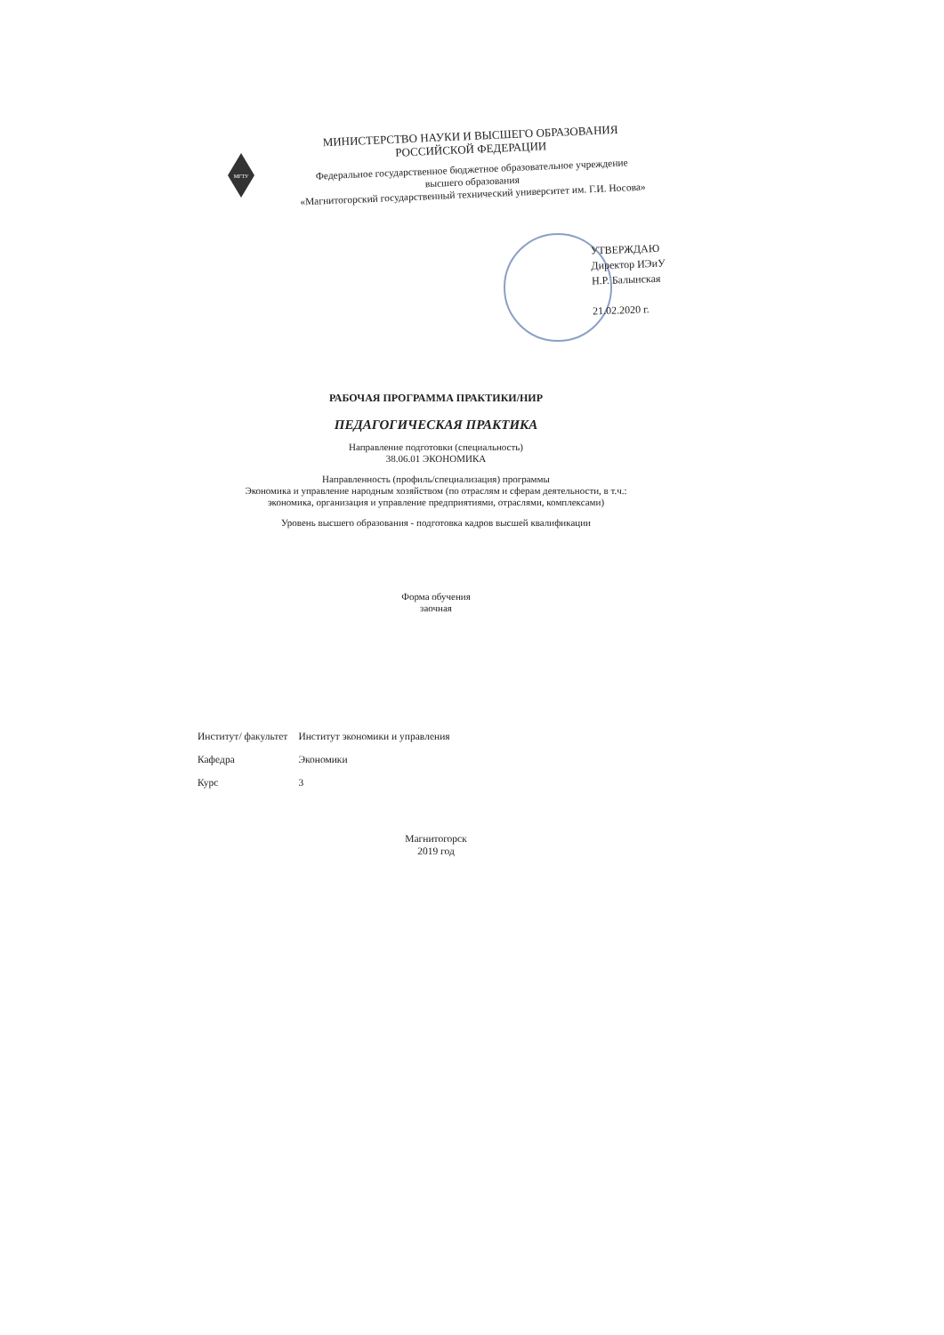МГТУ
МИНИСТЕРСТВО НАУКИ И ВЫСШЕГО ОБРАЗОВАНИЯ
РОССИЙСКОЙ ФЕДЕРАЦИИ
Федеральное государственное бюджетное образовательное учреждение
высшего образования
«Магнитогорский государственный технический университет им. Г.И. Носова»
УТВЕРЖДАЮ
Директор ИЭиУ
Н.Р. Балынская
21.02.2020 г.
РАБОЧАЯ ПРОГРАММА ПРАКТИКИ/НИР
ПЕДАГОГИЧЕСКАЯ ПРАКТИКА
Направление подготовки (специальность)
38.06.01 ЭКОНОМИКА
Направленность (профиль/специализация) программы
Экономика и управление народным хозяйством (по отраслям и сферам деятельности, в т.ч.:
экономика, организация и управление предприятиями, отраслями, комплексами)
Уровень высшего образования - подготовка кадров высшей квалификации
Форма обучения
заочная
| Институт/ факультет | Институт экономики и управления |
| Кафедра | Экономики |
| Курс | 3 |
Магнитогорск
2019 год